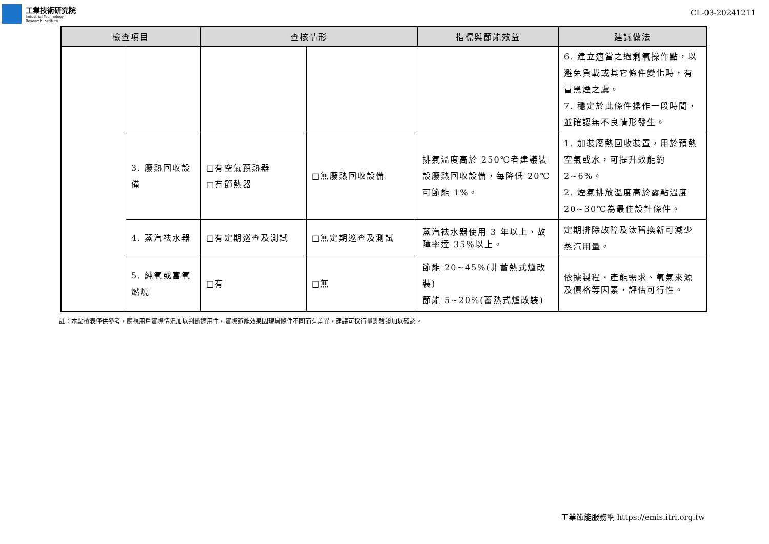工業技術研究院
Industrial Technology
Research Institute
CL-03-20241211
| 檢查項目 | | 查核情形 | | 指標與節能效益 | 建議做法 |
| --- | --- | --- | --- | --- | --- |
| | | | | | 6. 建立適當之過剩氧操作點，以避免負載或其它條件變化時，有冒黑煙之虞。 7. 穩定於此條件操作一段時間，並確認無不良情形發生。 |
| | 3. 廢熱回收設備 | □有空氣預熱器 □有節熱器 | □無廢熱回收設備 | 排氣溫度高於 250℃者建議裝設廢熱回收設備，每降低 20℃可節能 1%。 | 1. 加裝廢熱回收裝置，用於預熱空氣或水，可提升效能約 2~6%。 2. 煙氣排放溫度高於露點溫度 20~30℃為最佳設計條件。 |
| | 4. 蒸汽袪水器 | □有定期巡查及測試 | □無定期巡查及測試 | 蒸汽袪水器使用 3 年以上，故障率達 35%以上。 | 定期排除故障及汰舊換新可減少蒸汽用量。 |
| | 5. 純氧或富氧燃燒 | □有 | □無 | 節能 20~45%(非蓄熱式爐改裝) 節能 5~20%(蓄熱式爐改裝) | 依據製程、產能需求、氧氣來源及價格等因素，評估可行性。 |
註：本點檢表僅供參考，應視用戶實際情況加以判斷適用性，實際節能效果因現場條件不同而有差異，建議可採行量測驗證加以確認。
工業節能服務網 https://emis.itri.org.tw